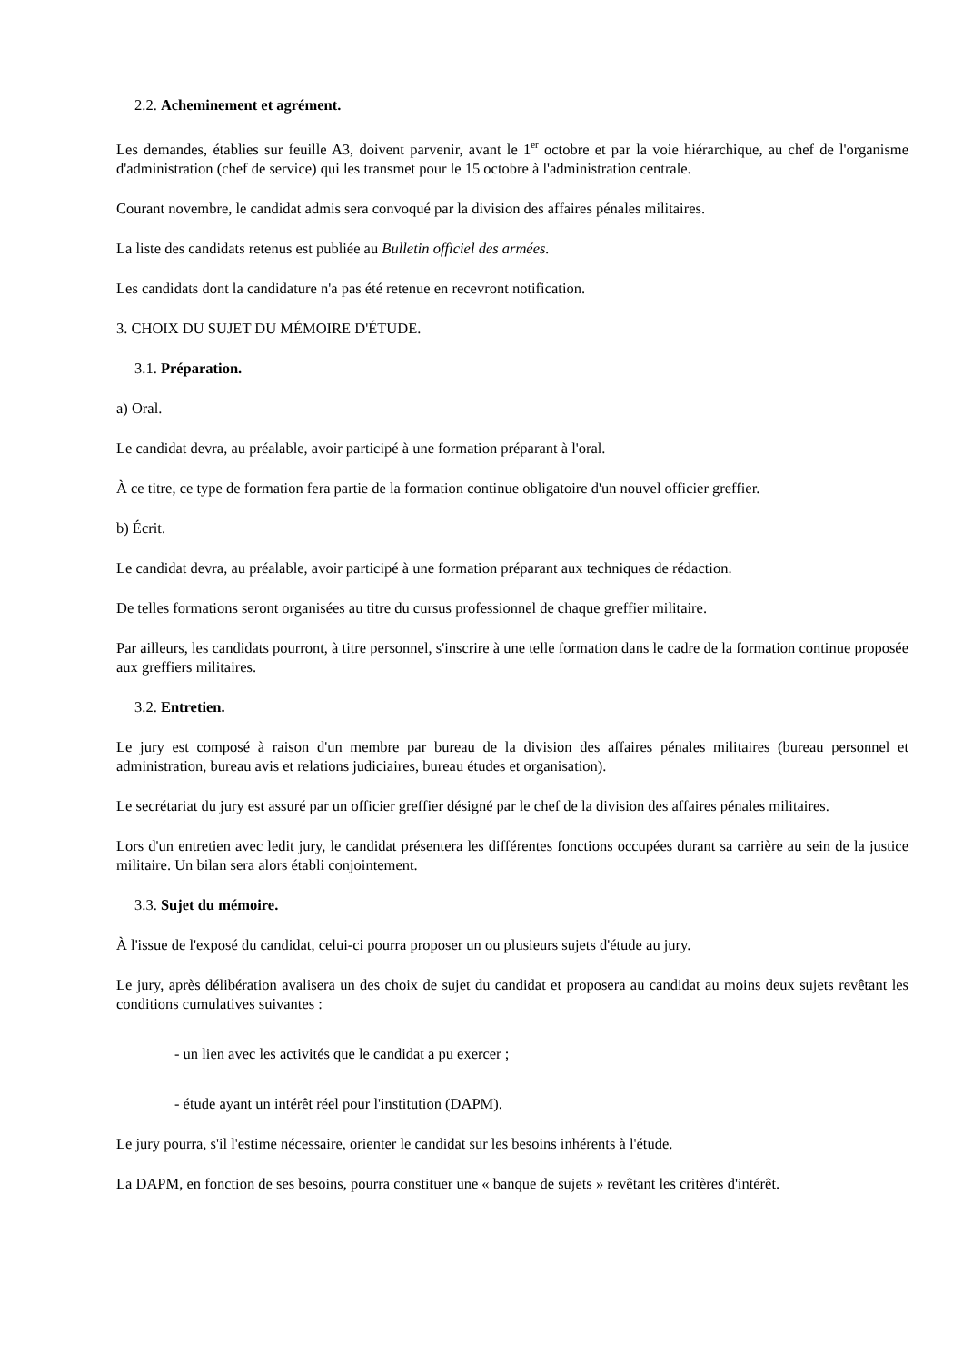2.2. Acheminement et agrément.
Les demandes, établies sur feuille A3, doivent parvenir, avant le 1<sup>er</sup> octobre et par la voie hiérarchique, au chef de l'organisme d'administration (chef de service) qui les transmet pour le 15 octobre à l'administration centrale.
Courant novembre, le candidat admis sera convoqué par la division des affaires pénales militaires.
La liste des candidats retenus est publiée au Bulletin officiel des armées.
Les candidats dont la candidature n'a pas été retenue en recevront notification.
3. CHOIX DU SUJET DU MÉMOIRE D'ÉTUDE.
3.1. Préparation.
a) Oral.
Le candidat devra, au préalable, avoir participé à une formation préparant à l'oral.
À ce titre, ce type de formation fera partie de la formation continue obligatoire d'un nouvel officier greffier.
b) Écrit.
Le candidat devra, au préalable, avoir participé à une formation préparant aux techniques de rédaction.
De telles formations seront organisées au titre du cursus professionnel de chaque greffier militaire.
Par ailleurs, les candidats pourront, à titre personnel, s'inscrire à une telle formation dans le cadre de la formation continue proposée aux greffiers militaires.
3.2. Entretien.
Le jury est composé à raison d'un membre par bureau de la division des affaires pénales militaires (bureau personnel et administration, bureau avis et relations judiciaires, bureau études et organisation).
Le secrétariat du jury est assuré par un officier greffier désigné par le chef de la division des affaires pénales militaires.
Lors d'un entretien avec ledit jury, le candidat présentera les différentes fonctions occupées durant sa carrière au sein de la justice militaire. Un bilan sera alors établi conjointement.
3.3. Sujet du mémoire.
À l'issue de l'exposé du candidat, celui-ci pourra proposer un ou plusieurs sujets d'étude au jury.
Le jury, après délibération avalisera un des choix de sujet du candidat et proposera au candidat au moins deux sujets revêtant les conditions cumulatives suivantes :
- un lien avec les activités que le candidat a pu exercer ;
- étude ayant un intérêt réel pour l'institution (DAPM).
Le jury pourra, s'il l'estime nécessaire, orienter le candidat sur les besoins inhérents à l'étude.
La DAPM, en fonction de ses besoins, pourra constituer une « banque de sujets » revêtant les critères d'intérêt.